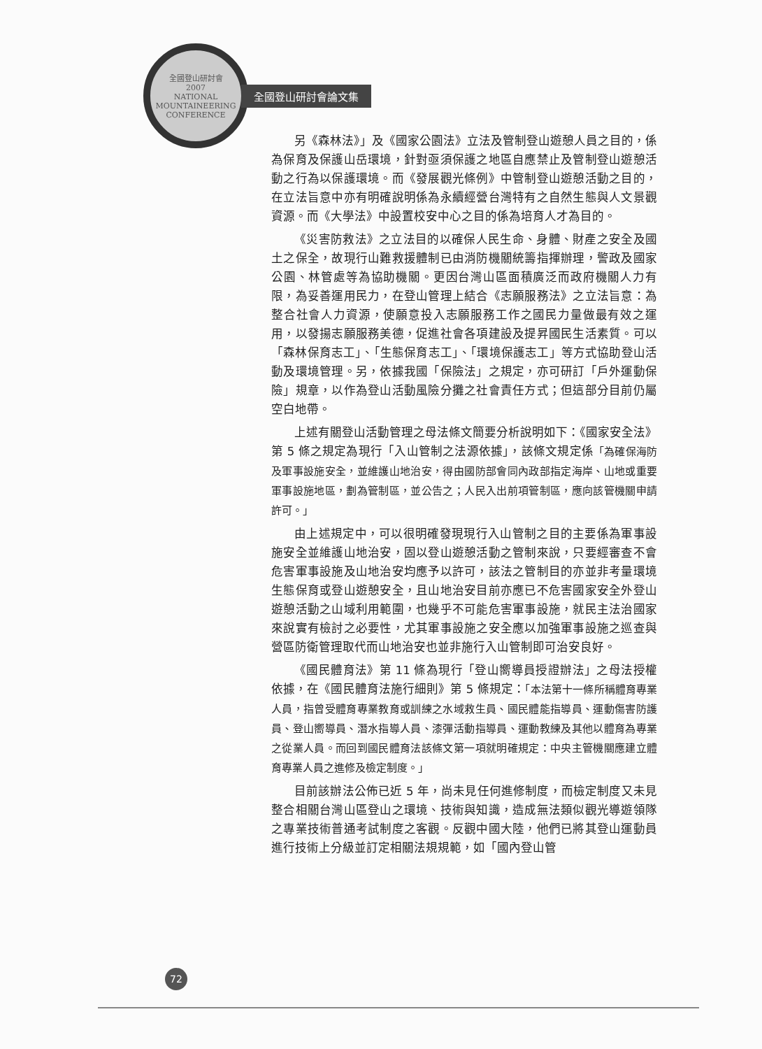全國登山研討會
2007
NATIONAL MOUNTAINEERING CONFERENCE
全國登山研討會論文集
另《森林法》」及《國家公園法》立法及管制登山遊憩人員之目的，係為保育及保護山岳環境，針對亟須保護之地區自應禁止及管制登山遊憩活動之行為以保護環境。而《發展觀光條例》中管制登山遊憩活動之目的，在立法旨意中亦有明確說明係為永續經營台灣特有之自然生態與人文景觀資源。而《大學法》中設置校安中心之目的係為培育人才為目的。
《災害防救法》之立法目的以確保人民生命、身體、財產之安全及國土之保全，故現行山難救援體制已由消防機關統籌指揮辦理，警政及國家公園、林管處等為協助機關。更因台灣山區面積廣泛而政府機關人力有限，為妥善運用民力，在登山管理上結合《志願服務法》之立法旨意：為整合社會人力資源，使願意投入志願服務工作之國民力量做最有效之運用，以發揚志願服務美德，促進社會各項建設及提昇國民生活素質。可以「森林保育志工」、「生態保育志工」、「環境保護志工」等方式協助登山活動及環境管理。另，依據我國「保險法」之規定，亦可研訂「戶外運動保險」規章，以作為登山活動風險分攤之社會責任方式；但這部分目前仍屬空白地帶。
上述有關登山活動管理之母法條文簡要分析說明如下：《國家安全法》第 5 條之規定為現行「入山管制之法源依據」，該條文規定係「為確保海防及軍事設施安全，並維護山地治安，得由國防部會同內政部指定海岸、山地或重要軍事設施地區，劃為管制區，並公告之；人民入出前項管制區，應向該管機關申請許可。」
由上述規定中，可以很明確發現現行入山管制之目的主要係為軍事設施安全並維護山地治安，固以登山遊憩活動之管制來說，只要經審查不會危害軍事設施及山地治安均應予以許可，該法之管制目的亦並非考量環境生態保育或登山遊憩安全，且山地治安目前亦應已不危害國家安全外登山遊憩活動之山域利用範圍，也幾乎不可能危害軍事設施，就民主法治國家來說實有檢討之必要性，尤其軍事設施之安全應以加強軍事設施之巡查與營區防衛管理取代而山地治安也並非施行入山管制即可治安良好。
《國民體育法》第 11 條為現行「登山嚮導員授證辦法」之母法授權依據，在《國民體育法施行細則》第 5 條規定：「本法第十一條所稱體育專業人員，指曾受體育專業教育或訓練之水域救生員、國民體能指導員、運動傷害防護員、登山嚮導員、潛水指導人員、漆彈活動指導員、運動教練及其他以體育為專業之從業人員。而回到國民體育法該條文第一項就明確規定：中央主管機關應建立體育專業人員之進修及檢定制度。」
目前該辦法公佈已近 5 年，尚未見任何進修制度，而檢定制度又未見整合相關台灣山區登山之環境、技術與知識，造成無法類似觀光導遊領隊之專業技術普通考試制度之客觀。反觀中國大陸，他們已將其登山運動員進行技術上分級並訂定相關法規規範，如「國內登山管
72